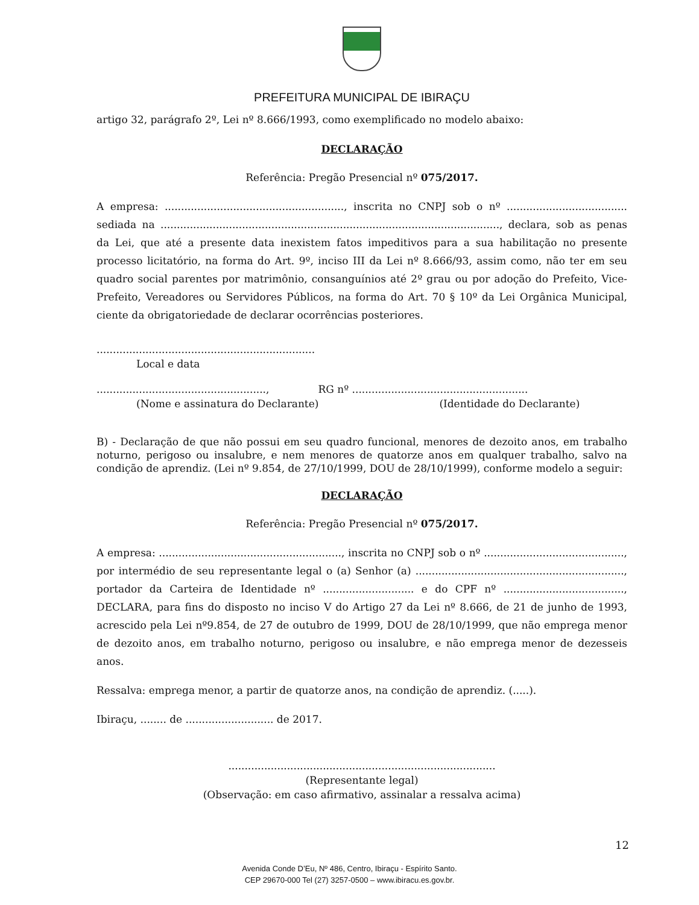PREFEITURA MUNICIPAL DE IBIRAÇU
artigo 32, parágrafo 2º, Lei nº 8.666/1993, como exemplificado no modelo abaixo:
DECLARAÇÃO
Referência: Pregão Presencial nº 075/2017.
A empresa: ......................................................., inscrita no CNPJ sob o nº ..................................... sediada na ........................................................................................................, declara, sob as penas da Lei, que até a presente data inexistem fatos impeditivos para a sua habilitação no presente processo licitatório, na forma do Art. 9º, inciso III da Lei nº 8.666/93, assim como, não ter em seu quadro social parentes por matrimônio, consanguínios até 2º grau ou por adoção do Prefeito, Vice- Prefeito, Vereadores ou Servidores Públicos, na forma do Art. 70 § 10º da Lei Orgânica Municipal, ciente da obrigatoriedade de declarar ocorrências posteriores.
...................................................................
Local e data
...................................................., RG nº ......................................................
(Nome e assinatura do Declarante) (Identidade do Declarante)
B) - Declaração de que não possui em seu quadro funcional, menores de dezoito anos, em trabalho noturno, perigoso ou insalubre, e nem menores de quatorze anos em qualquer trabalho, salvo na condição de aprendiz. (Lei nº 9.854, de 27/10/1999, DOU de 28/10/1999), conforme modelo a seguir:
DECLARAÇÃO
Referência: Pregão Presencial nº 075/2017.
A empresa: ........................................................, inscrita no CNPJ sob o nº ..........................................., por intermédio de seu representante legal o (a) Senhor (a) ................................................................, portador da Carteira de Identidade nº ............................ e do CPF nº ....................................., DECLARA, para fins do disposto no inciso V do Artigo 27 da Lei nº 8.666, de 21 de junho de 1993, acrescido pela Lei nº9.854, de 27 de outubro de 1999, DOU de 28/10/1999, que não emprega menor de dezoito anos, em trabalho noturno, perigoso ou insalubre, e não emprega menor de dezesseis anos.
Ressalva: emprega menor, a partir de quatorze anos, na condição de aprendiz. (.....).
Ibiraçu, ........ de ........................... de 2017.
..................................................................................
(Representante legal)
(Observação: em caso afirmativo, assinalar a ressalva acima)
12
Avenida Conde D’Eu, Nº 486, Centro, Ibiraçu - Espírito Santo.
CEP 29670-000 Tel (27) 3257-0500 – www.ibiracu.es.gov.br.